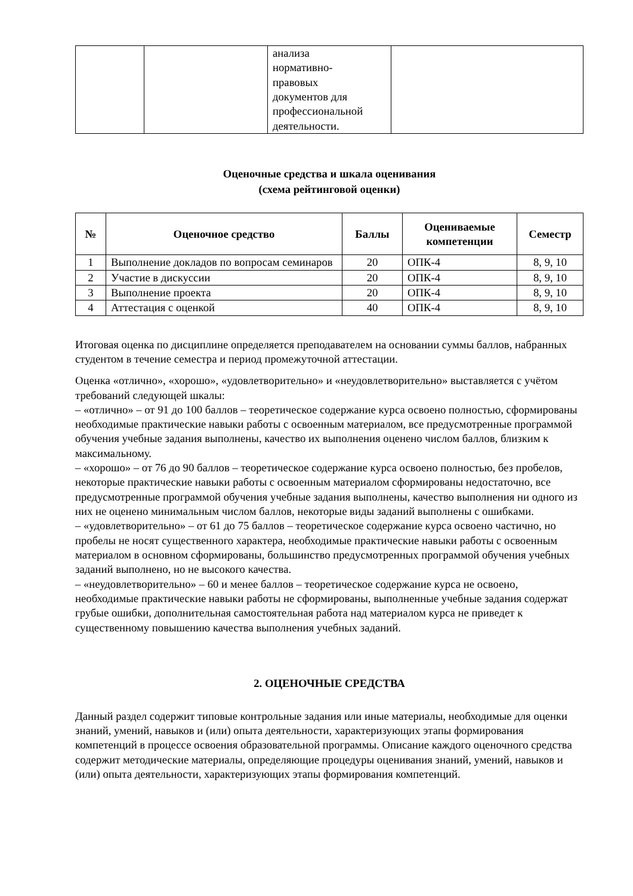| | | анализа нормативно- правовых документов для профессиональной деятельности. | |
Оценочные средства и шкала оценивания
(схема рейтинговой оценки)
| № | Оценочное средство | Баллы | Оцениваемые компетенции | Семестр |
| --- | --- | --- | --- | --- |
| 1 | Выполнение докладов по вопросам семинаров | 20 | ОПК-4 | 8, 9, 10 |
| 2 | Участие в дискуссии | 20 | ОПК-4 | 8, 9, 10 |
| 3 | Выполнение проекта | 20 | ОПК-4 | 8, 9, 10 |
| 4 | Аттестация с оценкой | 40 | ОПК-4 | 8, 9, 10 |
Итоговая оценка по дисциплине определяется преподавателем на основании суммы баллов, набранных студентом в течение семестра и период промежуточной аттестации.
Оценка «отлично», «хорошо», «удовлетворительно» и «неудовлетворительно» выставляется с учётом требований следующей шкалы:
– «отлично» – от 91 до 100 баллов – теоретическое содержание курса освоено полностью, сформированы необходимые практические навыки работы с освоенным материалом, все предусмотренные программой обучения учебные задания выполнены, качество их выполнения оценено числом баллов, близким к максимальному.
– «хорошо» – от 76 до 90 баллов – теоретическое содержание курса освоено полностью, без пробелов, некоторые практические навыки работы с освоенным материалом сформированы недостаточно, все предусмотренные программой обучения учебные задания выполнены, качество выполнения ни одного из них не оценено минимальным числом баллов, некоторые виды заданий выполнены с ошибками.
– «удовлетворительно» – от 61 до 75 баллов – теоретическое содержание курса освоено частично, но пробелы не носят существенного характера, необходимые практические навыки работы с освоенным материалом в основном сформированы, большинство предусмотренных программой обучения учебных заданий выполнено, но не высокого качества.
– «неудовлетворительно» – 60 и менее баллов – теоретическое содержание курса не освоено, необходимые практические навыки работы не сформированы, выполненные учебные задания содержат грубые ошибки, дополнительная самостоятельная работа над материалом курса не приведет к существенному повышению качества выполнения учебных заданий.
2. ОЦЕНОЧНЫЕ СРЕДСТВА
Данный раздел содержит типовые контрольные задания или иные материалы, необходимые для оценки знаний, умений, навыков и (или) опыта деятельности, характеризующих этапы формирования компетенций в процессе освоения образовательной программы. Описание каждого оценочного средства содержит методические материалы, определяющие процедуры оценивания знаний, умений, навыков и (или) опыта деятельности, характеризующих этапы формирования компетенций.